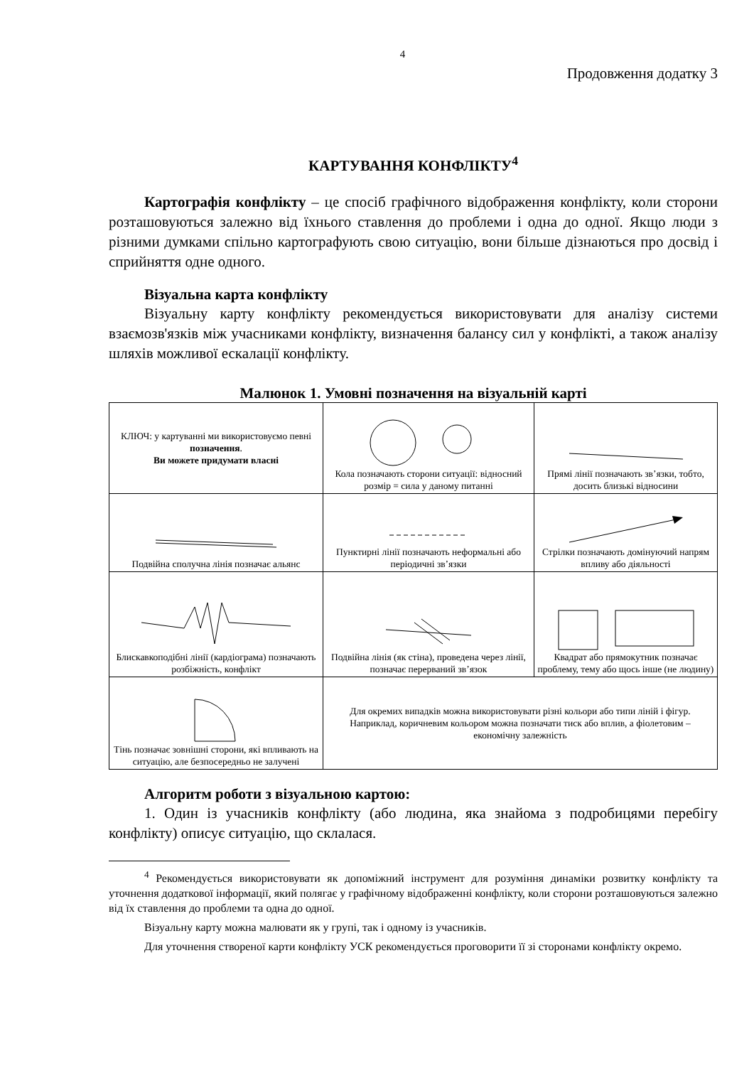4
Продовження додатку 3
КАРТУВАННЯ КОНФЛІКТУ<sup>4</sup>
Картографія конфлікту – це спосіб графічного відображення конфлікту, коли сторони розташовуються залежно від їхнього ставлення до проблеми і одна до одної. Якщо люди з різними думками спільно картографують свою ситуацію, вони більше дізнаються про досвід і сприйняття одне одного.
Візуальна карта конфлікту
Візуальну карту конфлікту рекомендується використовувати для аналізу системи взаємозв'язків між учасниками конфлікту, визначення балансу сил у конфлікті, а також аналізу шляхів можливої ескалації конфлікту.
Малюнок 1. Умовні позначення на візуальній карті
| КЛЮЧ: у картуванні ми використовуємо певні позначення . Ви можете придумати власні | Кола позначають сторони ситуації: відносний розмір = сила у даному питанні | Прямі лінії позначають зв’язки, тобто, досить близькі відносини |
| Подвійна сполучна лінія позначає альянс | Пунктирні лінії позначають неформальні або періодичні зв’язки | Стрілки позначають домінуючий напрям впливу або діяльності |
| Блискавкоподібні лінії (кардіограма) позначають розбіжність, конфлікт | Подвійна лінія (як стіна), проведена через лінії, позначає перерваний зв’язок | Квадрат або прямокутник позначає проблему, тему або щось інше (не людину) |
| Тінь позначає зовнішні сторони, які впливають на ситуацію, але безпосередньо не залучені | Для окремих випадків можна використовувати різні кольори або типи ліній і фігур. Наприклад, коричневим кольором можна позначати тиск або вплив, а фіолетовим – економічну залежність | |
Алгоритм роботи з візуальною картою:
1. Один із учасників конфлікту (або людина, яка знайома з подробицями перебігу конфлікту) описує ситуацію, що склалася.
<sup>4</sup> Рекомендується використовувати як допоміжний інструмент для розуміння динаміки розвитку конфлікту та уточнення додаткової інформації, який полягає у графічному відображенні конфлікту, коли сторони розташовуються залежно від їх ставлення до проблеми та одна до одної.
Візуальну карту можна малювати як у групі, так і одному із учасників.
Для уточнення створеної карти конфлікту УСК рекомендується проговорити її зі сторонами конфлікту окремо.